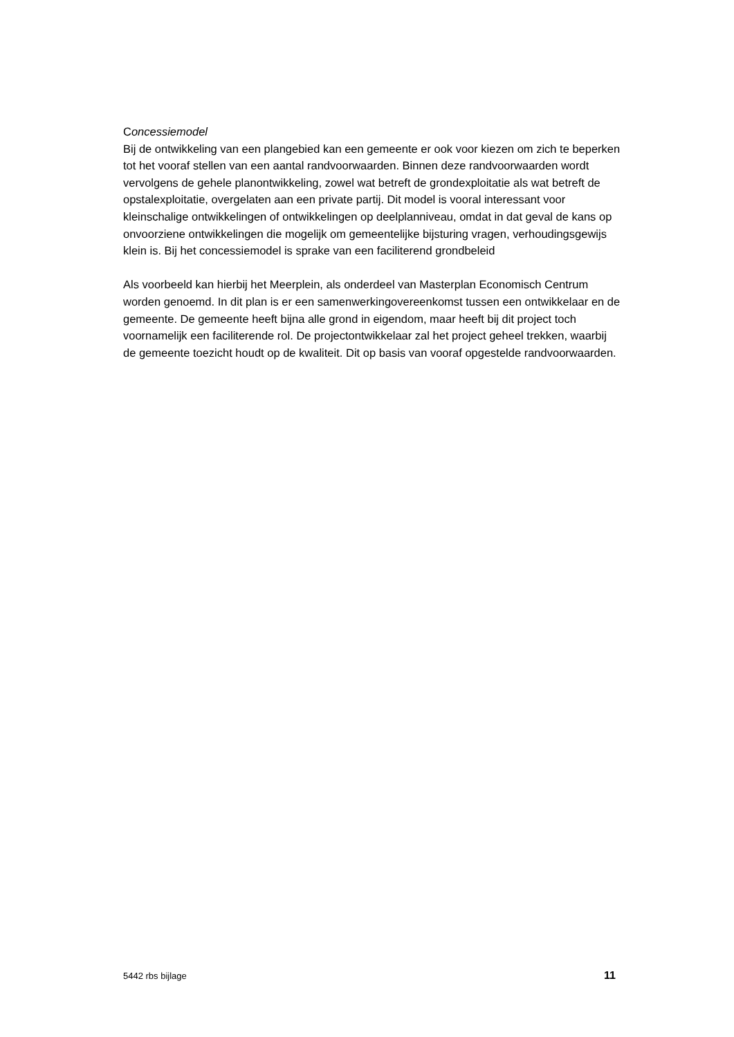Concessiemodel
Bij de ontwikkeling van een plangebied kan een gemeente er ook voor kiezen om zich te beperken tot het vooraf stellen van een aantal randvoorwaarden. Binnen deze randvoorwaarden wordt vervolgens de gehele planontwikkeling, zowel wat betreft de grondexploitatie als wat betreft de opstalexploitatie, overgelaten aan een private partij. Dit model is vooral interessant voor kleinschalige ontwikkelingen of ontwikkelingen op deelplanniveau, omdat in dat geval de kans op onvoorziene ontwikkelingen die mogelijk om gemeentelijke bijsturing vragen, verhoudingsgewijs klein is. Bij het concessiemodel is sprake van een faciliterend grondbeleid
Als voorbeeld kan hierbij het Meerplein, als onderdeel van Masterplan Economisch Centrum worden genoemd. In dit plan is er een samenwerkingovereenkomst tussen een ontwikkelaar en de gemeente. De gemeente heeft bijna alle grond in eigendom, maar heeft bij dit project toch voornamelijk een faciliterende rol. De projectontwikkelaar zal het project geheel trekken, waarbij de gemeente toezicht houdt op de kwaliteit. Dit op basis van vooraf opgestelde randvoorwaarden.
5442 rbs bijlage 11